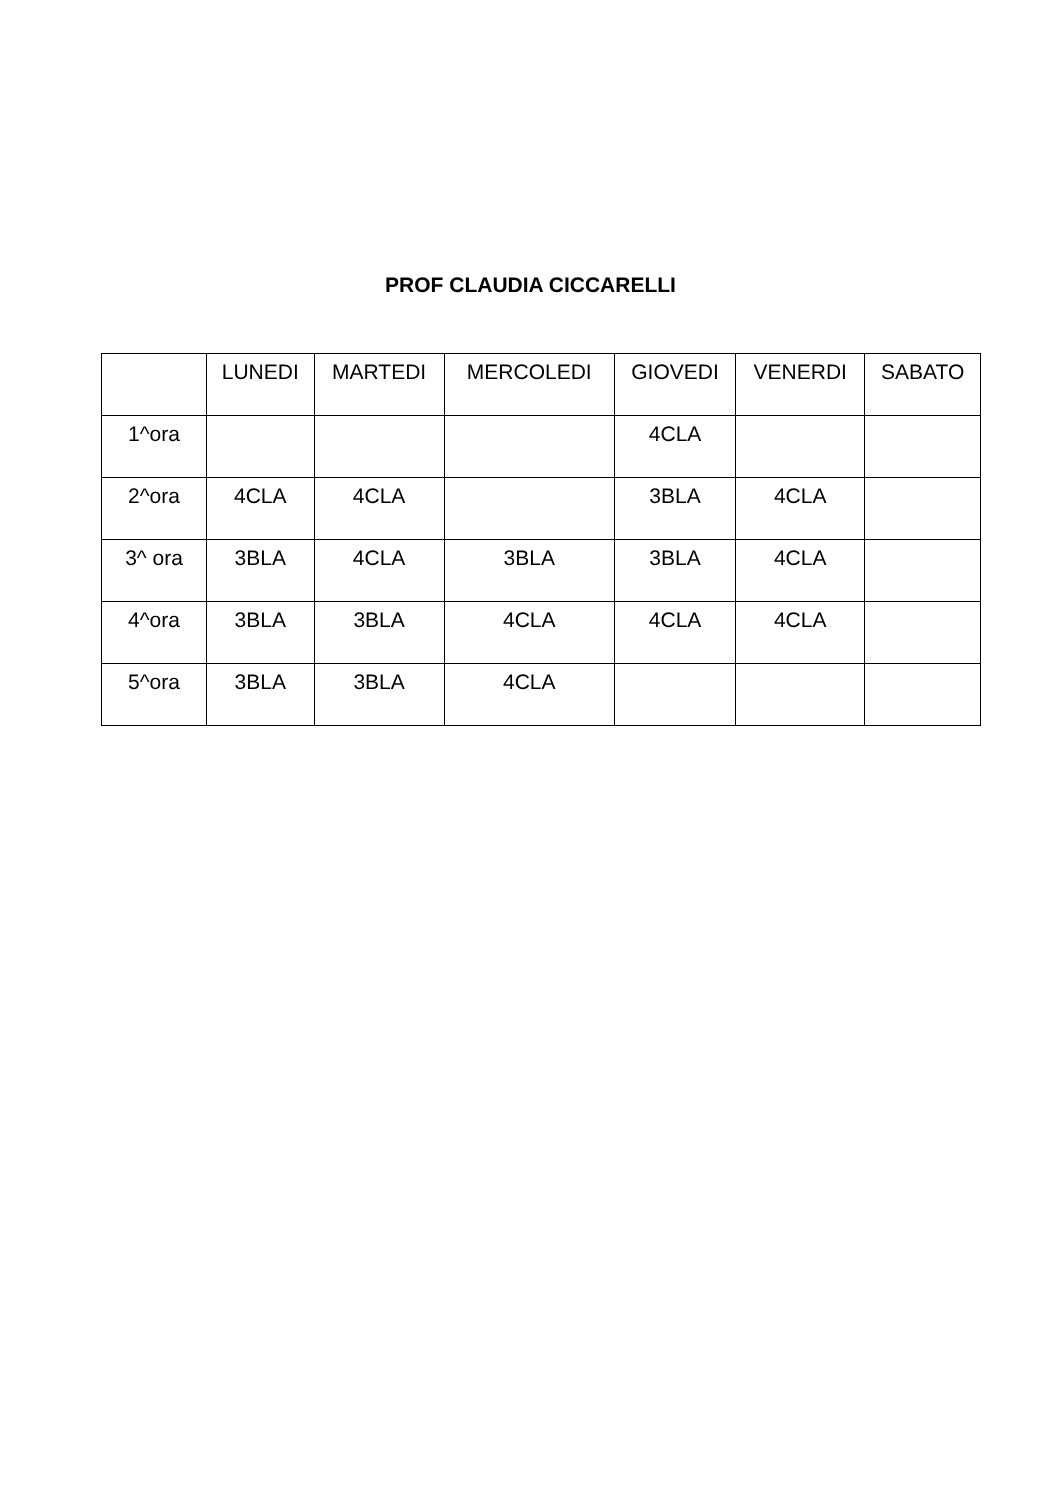PROF CLAUDIA CICCARELLI
| | LUNEDI | MARTEDI | MERCOLEDI | GIOVEDI | VENERDI | SABATO |
| --- | --- | --- | --- | --- | --- | --- |
| 1^ora | | | | 4CLA | | |
| 2^ora | 4CLA | 4CLA | | 3BLA | 4CLA | |
| 3^ ora | 3BLA | 4CLA | 3BLA | 3BLA | 4CLA | |
| 4^ora | 3BLA | 3BLA | 4CLA | 4CLA | 4CLA | |
| 5^ora | 3BLA | 3BLA | 4CLA | | | |